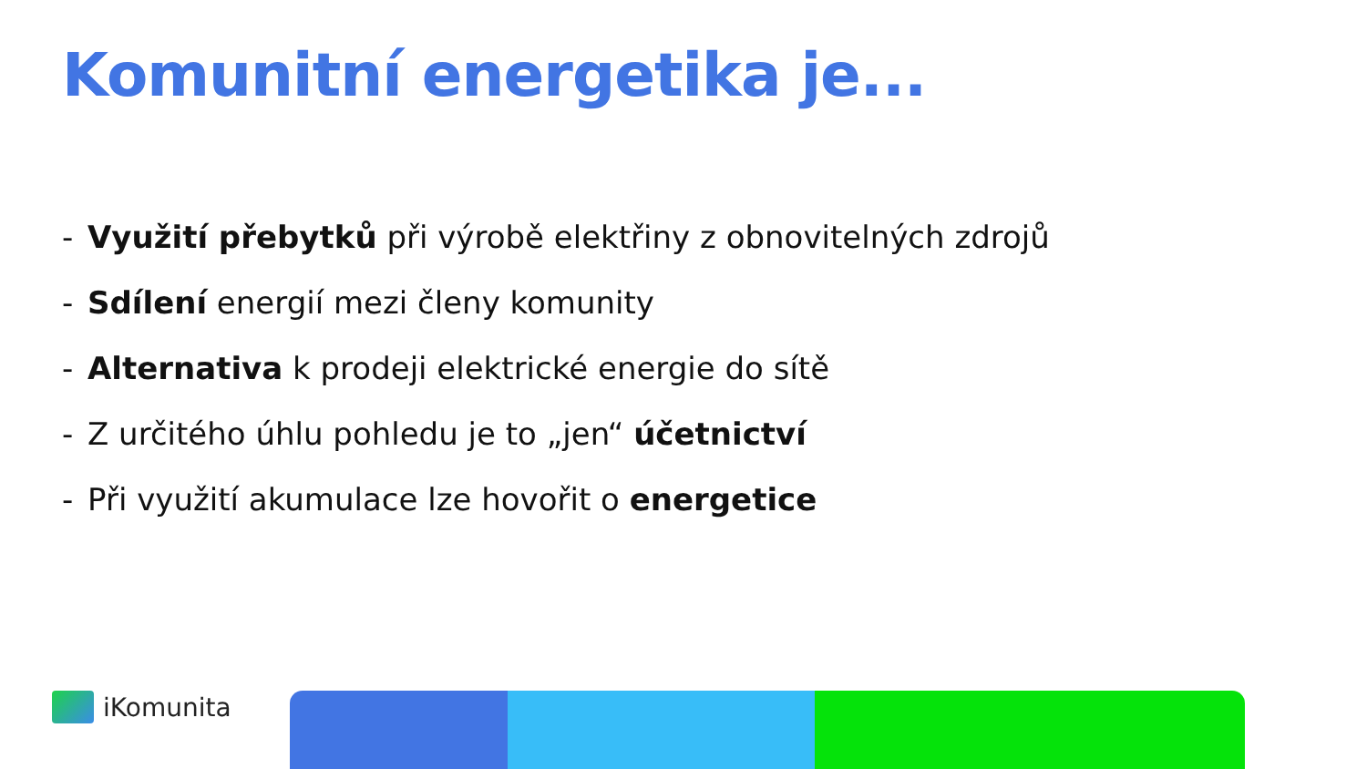Komunitní energetika je...
- Využití přebytků při výrobě elektřiny z obnovitelných zdrojů
- Sdílení energií mezi členy komunity
- Alternativa k prodeji elektrické energie do sítě
- Z určitého úhlu pohledu je to „jen“ účetnictví
- Při využití akumulace lze hovořit o energetice
iKomunita